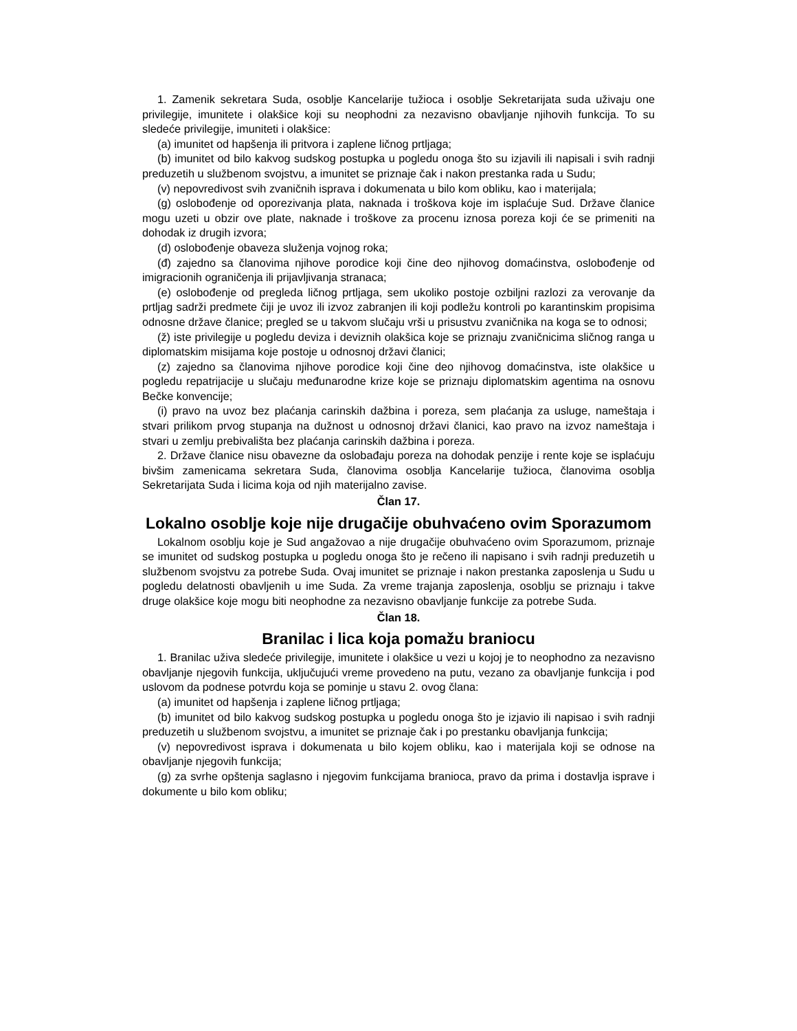1. Zamenik sekretara Suda, osoblje Kancelarije tužioca i osoblje Sekretarijata suda uživaju one privilegije, imunitete i olakšice koji su neophodni za nezavisno obavljanje njihovih funkcija. To su sledeće privilegije, imuniteti i olakšice:
(a) imunitet od hapšenja ili pritvora i zaplene ličnog prtljaga;
(b) imunitet od bilo kakvog sudskog postupka u pogledu onoga što su izjavili ili napisali i svih radnji preduzetih u službenom svojstvu, a imunitet se priznaje čak i nakon prestanka rada u Sudu;
(v) nepovredivost svih zvaničnih isprava i dokumenata u bilo kom obliku, kao i materijala;
(g) oslobođenje od oporezivanja plata, naknada i troškova koje im isplaćuje Sud. Države članice mogu uzeti u obzir ove plate, naknade i troškove za procenu iznosa poreza koji će se primeniti na dohodak iz drugih izvora;
(d) oslobođenje obaveza služenja vojnog roka;
(đ) zajedno sa članovima njihove porodice koji čine deo njihovog domaćinstva, oslobođenje od imigracionih ograničenja ili prijavljivanja stranaca;
(e) oslobođenje od pregleda ličnog prtljaga, sem ukoliko postoje ozbiljni razlozi za verovanje da prtljag sadrži predmete čiji je uvoz ili izvoz zabranjen ili koji podležu kontroli po karantinskim propisima odnosne države članice; pregled se u takvom slučaju vrši u prisustvu zvaničnika na koga se to odnosi;
(ž) iste privilegije u pogledu deviza i deviznih olakšica koje se priznaju zvaničnicima sličnog ranga u diplomatskim misijama koje postoje u odnosnoj državi članici;
(z) zajedno sa članovima njihove porodice koji čine deo njihovog domaćinstva, iste olakšice u pogledu repatrijacije u slučaju međunarodne krize koje se priznaju diplomatskim agentima na osnovu Bečke konvencije;
(i) pravo na uvoz bez plaćanja carinskih dažbina i poreza, sem plaćanja za usluge, nameštaja i stvari prilikom prvog stupanja na dužnost u odnosnoj državi članici, kao pravo na izvoz nameštaja i stvari u zemlju prebivališta bez plaćanja carinskih dažbina i poreza.
2. Države članice nisu obavezne da oslobađaju poreza na dohodak penzije i rente koje se isplaćuju bivšim zamenicama sekretara Suda, članovima osoblja Kancelarije tužioca, članovima osoblja Sekretarijata Suda i licima koja od njih materijalno zavise.
Član 17.
Lokalno osoblje koje nije drugačije obuhvaćeno ovim Sporazumom
Lokalnom osoblju koje je Sud angažovao a nije drugačije obuhvaćeno ovim Sporazumom, priznaje se imunitet od sudskog postupka u pogledu onoga što je rečeno ili napisano i svih radnji preduzetih u službenom svojstvu za potrebe Suda. Ovaj imunitet se priznaje i nakon prestanka zaposlenja u Sudu u pogledu delatnosti obavljenih u ime Suda. Za vreme trajanja zaposlenja, osoblju se priznaju i takve druge olakšice koje mogu biti neophodne za nezavisno obavljanje funkcije za potrebe Suda.
Član 18.
Branilac i lica koja pomažu braniocu
1. Branilac uživa sledeće privilegije, imunitete i olakšice u vezi u kojoj je to neophodno za nezavisno obavljanje njegovih funkcija, uključujući vreme provedeno na putu, vezano za obavljanje funkcija i pod uslovom da podnese potvrdu koja se pominje u stavu 2. ovog člana:
(a) imunitet od hapšenja i zaplene ličnog prtljaga;
(b) imunitet od bilo kakvog sudskog postupka u pogledu onoga što je izjavio ili napisao i svih radnji preduzetih u službenom svojstvu, a imunitet se priznaje čak i po prestanku obavljanja funkcija;
(v) nepovredivost isprava i dokumenata u bilo kojem obliku, kao i materijala koji se odnose na obavljanje njegovih funkcija;
(g) za svrhe opštenja saglasno i njegovim funkcijama branioca, pravo da prima i dostavlja isprave i dokumente u bilo kom obliku;